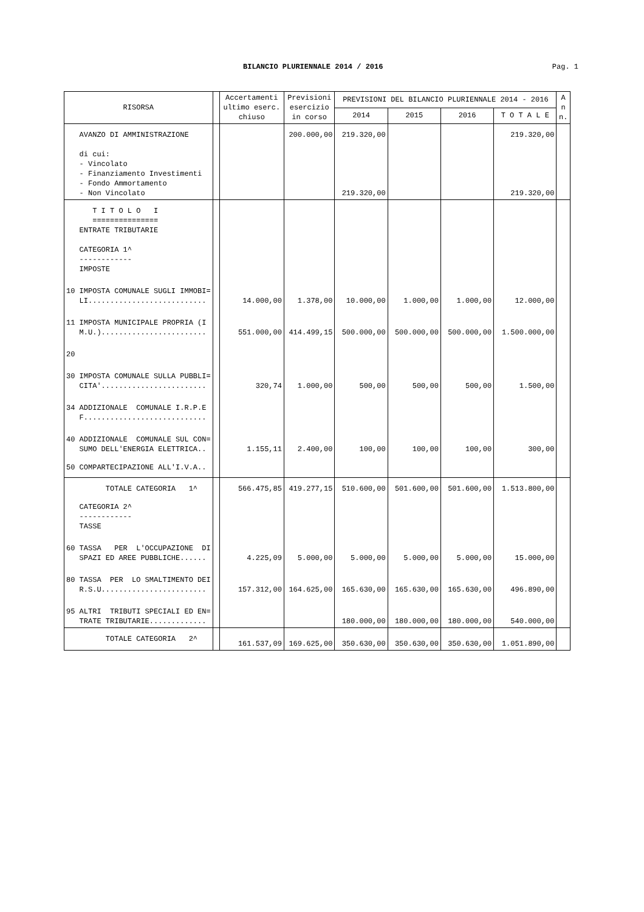BILANCIO PLURIENNALE 2014 / 2016 Pag. 1
| RISORSA | | Accertamenti ultimo eserc. chiuso | Previsioni esercizio in corso | PREVISIONI DEL BILANCIO PLURIENNALE 2014 - 2016 | | | | A n n. |
| --- | --- | --- | --- | --- | --- | --- | --- | --- |
| | | | | 2014 | 2015 | 2016 | T O T A L E | |
| AVANZO DI AMMINISTRAZIONE | | | 200.000,00 | 219.320,00 | | | 219.320,00 | |
| di cui: - Vincolato - Finanziamento Investimenti - Fondo Ammortamento - Non Vincolato | | | | 219.320,00 | | | 219.320,00 | |
| T I T O L O I =============== ENTRATE TRIBUTARIE CATEGORIA 1^ ------------ IMPOSTE | | | | | | | | |
| 10 IMPOSTA COMUNALE SUGLI IMMOBI= LI........................... | | 14.000,00 | 1.378,00 | 10.000,00 | 1.000,00 | 1.000,00 | 12.000,00 | |
| 11 IMPOSTA MUNICIPALE PROPRIA (I M.U.)........................ | | 551.000,00 | 414.499,15 | 500.000,00 | 500.000,00 | 500.000,00 | 1.500.000,00 | |
| 20 | | | | | | | | |
| 30 IMPOSTA COMUNALE SULLA PUBBLI= CITA'........................ | | 320,74 | 1.000,00 | 500,00 | 500,00 | 500,00 | 1.500,00 | |
| 34 ADDIZIONALE COMUNALE I.R.P.E F............................ | | | | | | | | |
| 40 ADDIZIONALE COMUNALE SUL CON= SUMO DELL'ENERGIA ELETTRICA.. | | 1.155,11 | 2.400,00 | 100,00 | 100,00 | 100,00 | 300,00 | |
| 50 COMPARTECIPAZIONE ALL'I.V.A.. | | | | | | | | |
| TOTALE CATEGORIA 1^ | | 566.475,85 | 419.277,15 | 510.600,00 | 501.600,00 | 501.600,00 | 1.513.800,00 | |
| CATEGORIA 2^ ------------ TASSE | | | | | | | | |
| 60 TASSA PER L'OCCUPAZIONE DI SPAZI ED AREE PUBBLICHE...... | | 4.225,09 | 5.000,00 | 5.000,00 | 5.000,00 | 5.000,00 | 15.000,00 | |
| 80 TASSA PER LO SMALTIMENTO DEI R.S.U........................ | | 157.312,00 | 164.625,00 | 165.630,00 | 165.630,00 | 165.630,00 | 496.890,00 | |
| 95 ALTRI TRIBUTI SPECIALI ED EN= TRATE TRIBUTARIE............. | | | | 180.000,00 | 180.000,00 | 180.000,00 | 540.000,00 | |
| TOTALE CATEGORIA 2^ | | 161.537,09 | 169.625,00 | 350.630,00 | 350.630,00 | 350.630,00 | 1.051.890,00 | |